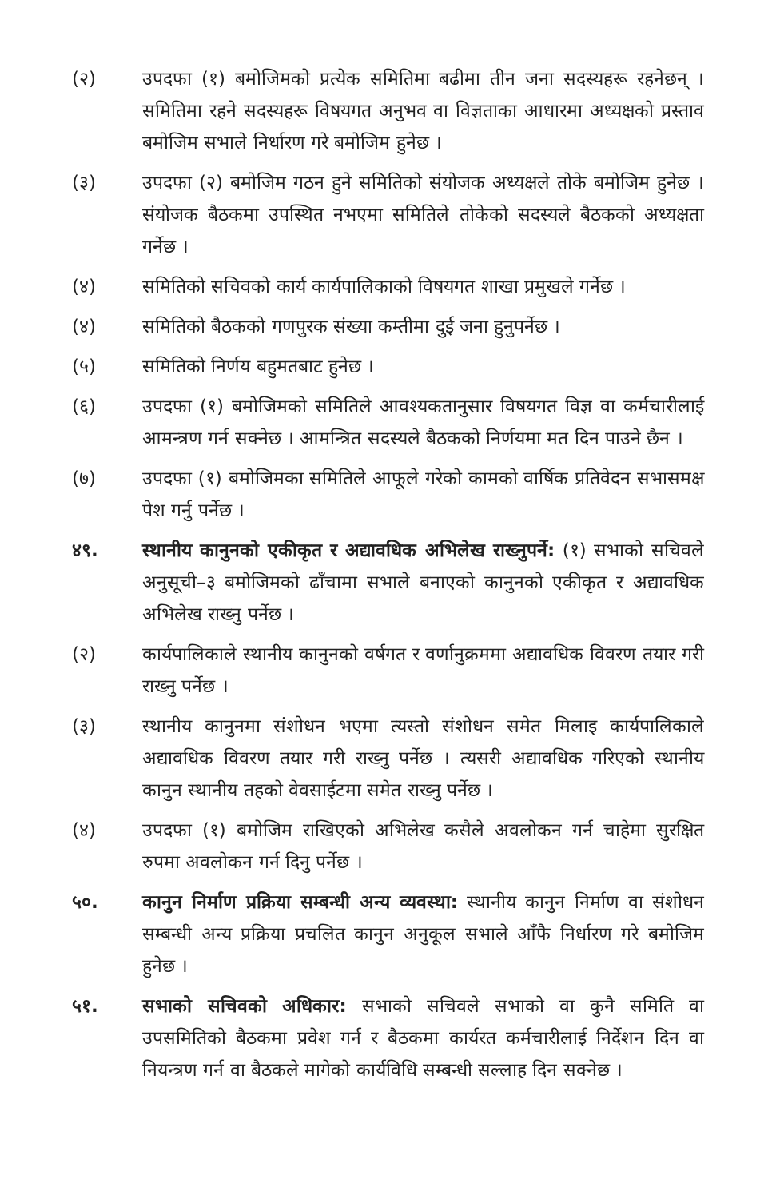(२) उपदफा (१) बमोजिमको प्रत्येक समितिमा बढीमा तीन जना सदस्यहरू रहनेछन् । समितिमा रहने सदस्यहरू विषयगत अनुभव वा विज्ञताका आधारमा अध्यक्षको प्रस्ताव बमोजिम सभाले निर्धारण गरे बमोजिम हुनेछ ।
(३) उपदफा (२) बमोजिम गठन हुने समितिको संयोजक अध्यक्षले तोके बमोजिम हुनेछ । संयोजक बैठकमा उपस्थित नभएमा समितिले तोकेको सदस्यले बैठकको अध्यक्षता गर्नेछ ।
(४) समितिको सचिवको कार्य कार्यपालिकाको विषयगत शाखा प्रमुखले गर्नेछ ।
(४) समितिको बैठकको गणपुरक संख्या कम्तीमा दुई जना हुनुपर्नेछ ।
(५) समितिको निर्णय बहुमतबाट हुनेछ ।
(६) उपदफा (१) बमोजिमको समितिले आवश्यकतानुसार विषयगत विज्ञ वा कर्मचारीलाई आमन्त्रण गर्न सक्नेछ । आमन्त्रित सदस्यले बैठकको निर्णयमा मत दिन पाउने छैन ।
(७) उपदफा (१) बमोजिमका समितिले आफूले गरेको कामको वार्षिक प्रतिवेदन सभासमक्ष पेश गर्नु पर्नेछ ।
४९. स्थानीय कानुनको एकीकृत र अद्यावधिक अभिलेख राख्नुपर्ने: (१) सभाको सचिवले अनुसूची–३ बमोजिमको ढाँचामा सभाले बनाएको कानुनको एकीकृत र अद्यावधिक अभिलेख राख्नु पर्नेछ ।
(२) कार्यपालिकाले स्थानीय कानुनको वर्षगत र वर्णानुक्रममा अद्यावधिक विवरण तयार गरी राख्नु पर्नेछ ।
(३) स्थानीय कानुनमा संशोधन भएमा त्यस्तो संशोधन समेत मिलाइ कार्यपालिकाले अद्यावधिक विवरण तयार गरी राख्नु पर्नेछ । त्यसरी अद्यावधिक गरिएको स्थानीय कानुन स्थानीय तहको वेवसाईटमा समेत राख्नु पर्नेछ ।
(४) उपदफा (१) बमोजिम राखिएको अभिलेख कसैले अवलोकन गर्न चाहेमा सुरक्षित रुपमा अवलोकन गर्न दिनु पर्नेछ ।
५०. कानुन निर्माण प्रक्रिया सम्बन्धी अन्य व्यवस्था: स्थानीय कानुन निर्माण वा संशोधन सम्बन्धी अन्य प्रक्रिया प्रचलित कानुन अनुकूल सभाले आँफै निर्धारण गरे बमोजिम हुनेछ ।
५१. सभाको सचिवको अधिकार: सभाको सचिवले सभाको वा कुनै समिति वा उपसमितिको बैठकमा प्रवेश गर्न र बैठकमा कार्यरत कर्मचारीलाई निर्देशन दिन वा नियन्त्रण गर्न वा बैठकले मागेको कार्यविधि सम्बन्धी सल्लाह दिन सक्नेछ ।